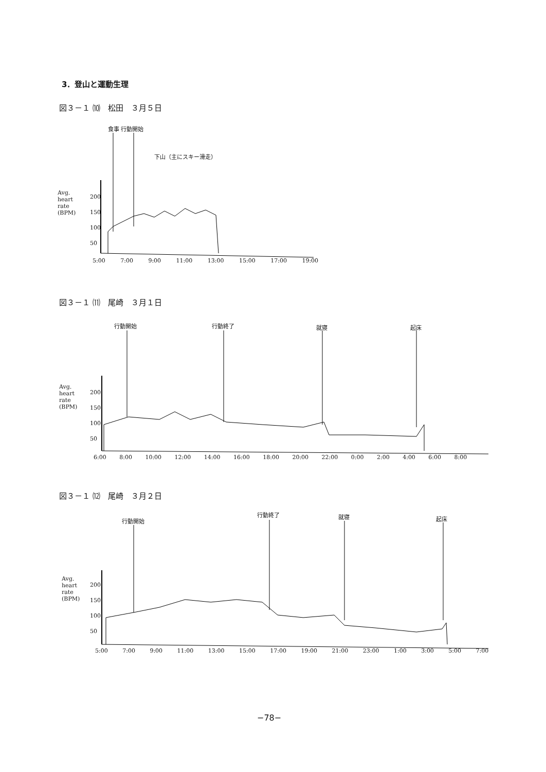3．登山と運動生理
図３－１ ⑽　松田　３月５日
食事 行動開始
下山（主にスキー滑走）
Avg.
heart
rate
(BPM)
200
150
100
50
5:00 7:00 9:00 11:00 13:00 15:00 17:00 19:00
図３－１ ⑾　尾崎　３月１日
行動開始 行動終了 就寝 起床
Avg.
heart
rate
(BPM)
200
150
100
50
6:00 8:00 10:00 12:00 14:00 16:00 18:00 20:00 22:00 0:00 2:00 4:00 6:00 8:00
図３－１ ⑿　尾崎　３月２日
行動開始
行動終了 就寝 起床
Avg.
heart
rate
(BPM)
200
150
100
50
5:00 7:00 9:00 11:00 13:00 15:00 17:00 19:00 21:00 23:00 1:00 3:00 5:00 7:00
−78−